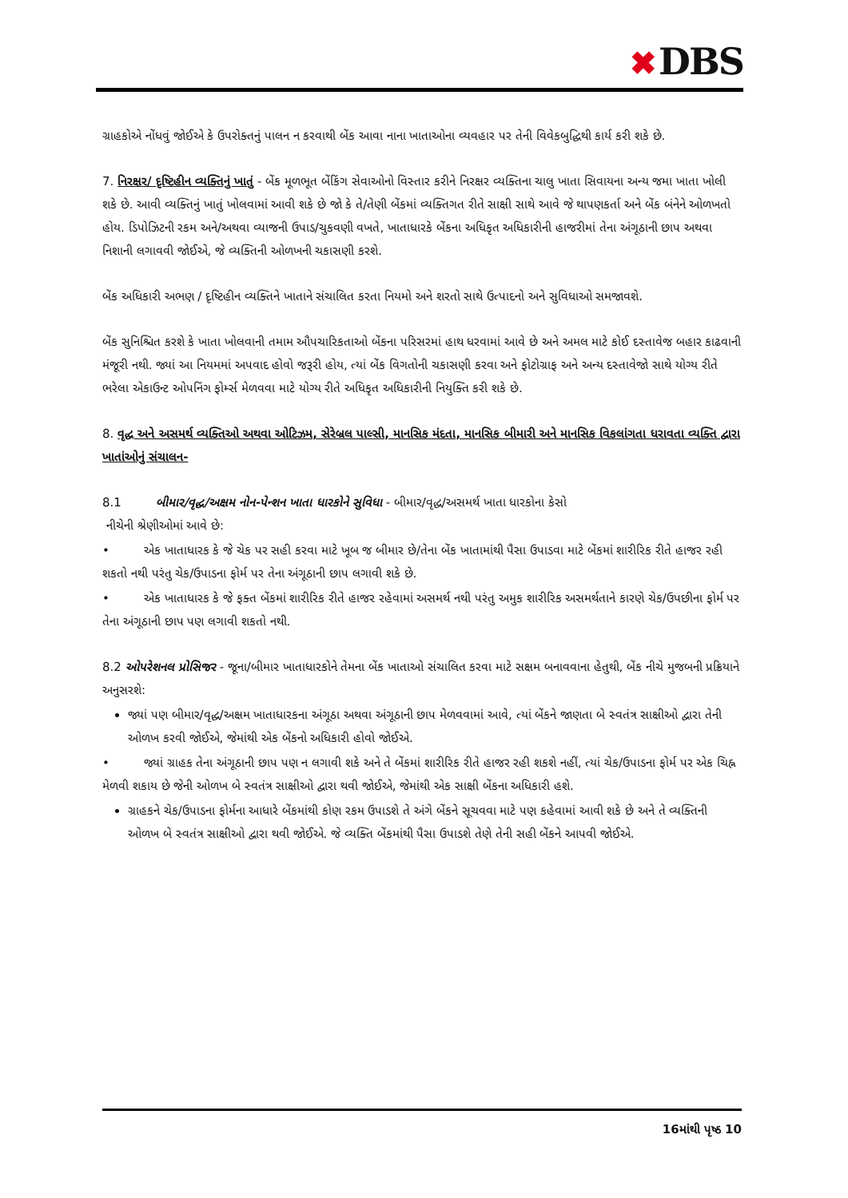✖ DBS
ગ્રાહકોએ નોંધવું જોઈએ કે ઉપરોક્તનું પાલન ન કરવાથી બેંક આવા નાના ખાતાઓના વ્યવહાર પર તેની વિવેકબુદ્ધિથી કાર્ય કરી શકે છે.
7. નિરક્ષર/ દૃષ્ટિહીન વ્યક્તિનું ખાતું - બેંક મૂળભૂત બેંકિંગ સેવાઓનો વિસ્તાર કરીને નિરક્ષર વ્યક્તિના ચાલુ ખાતા સિવાયના અન્ય જમા ખાતા ખોલી શકે છે. આવી વ્યક્તિનું ખાતું ખોલવામાં આવી શકે છે જો કે તે/તેણી બેંકમાં વ્યક્તિગત રીતે સાક્ષી સાથે આવે જે થાપણકર્તા અને બેંક બંનેને ઓળખતો હોય. ડિપોઝિટની રકમ અને/અથવા વ્યાજની ઉપાડ/ચુકવણી વખતે, ખાતાધારકે બેંકના અધિકૃત અધિકારીની હાજરીમાં તેના અંગૂઠાની છાપ અથવા નિશાની લગાવવી જોઈએ, જે વ્યક્તિની ઓળખની ચકાસણી કરશે.
બેંક અધિકારી અભણ / દૃષ્ટિહીન વ્યક્તિને ખાતાને સંચાલિત કરતા નિયમો અને શરતો સાથે ઉત્પાદનો અને સુવિધાઓ સમજાવશે.
બેંક સુનિશ્ચિત કરશે કે ખાતા ખોલવાની તમામ ઔપચારિકતાઓ બેંકના પરિસરમાં હાથ ધરવામાં આવે છે અને અમલ માટે કોઈ દસ્તાવેજ બહાર કાઢવાની મંજૂરી નથી. જ્યાં આ નિયમમાં અપવાદ હોવો જરૂરી હોય, ત્યાં બેંક વિગતોની ચકાસણી કરવા અને ફોટોગ્રાફ અને અન્ય દસ્તાવેજો સાથે યોગ્ય રીતે ભરેલા એકાઉન્ટ ઓપનિંગ ફોર્મ્સ મેળવવા માટે યોગ્ય રીતે અધિકૃત અધિકારીની નિયુક્તિ કરી શકે છે.
8. વૃદ્ધ અને અસમર્થ વ્યક્તિઓ અથવા ઓટિઝમ, સેરેબ્રલ પાલ્સી, માનસિક મંદતા, માનસિક બીમારી અને માનસિક વિકલાંગતા ધરાવતા વ્યક્તિ દ્વારા ખાતાંઓનું સંચાલન-
8.1 બીમાર/વૃદ્ધ/અક્ષમ નોન-પેન્શન ખાતા ધારકોને સુવિધા - બીમાર/વૃદ્ધ/અસમર્થ ખાતા ધારકોના કેસો
નીચેની શ્રેણીઓમાં આવે છે:
• એક ખાતાધારક કે જે ચેક પર સહી કરવા માટે ખૂબ જ બીમાર છે/તેના બેંક ખાતામાંથી પૈસા ઉપાડવા માટે બેંકમાં શારીરિક રીતે હાજર રહી શકતો નથી પરંતુ ચેક/ઉપાડના ફોર્મ પર તેના અંગૂઠાની છાપ લગાવી શકે છે.
• એક ખાતાધારક કે જે ફક્ત બેંકમાં શારીરિક રીતે હાજર રહેવામાં અસમર્થ નથી પરંતુ અમુક શારીરિક અસમર્થતાને કારણે ચેક/ઉપછીના ફોર્મ પર તેના અંગૂઠાની છાપ પણ લગાવી શકતો નથી.
8.2 ઓપરેશનલ પ્રોસિજર - જૂના/બીમાર ખાતાધારકોને તેમના બેંક ખાતાઓ સંચાલિત કરવા માટે સક્ષમ બનાવવાના હેતુથી, બેંક નીચે મુજબની પ્રક્રિયાને અનુસરશે:
જ્યાં પણ બીમાર/વૃદ્ધ/અક્ષમ ખાતાધારકના અંગૂઠા અથવા અંગૂઠાની છાપ મેળવવામાં આવે, ત્યાં બેંકને જાણતા બે સ્વતંત્ર સાક્ષીઓ દ્વારા તેની ઓળખ કરવી જોઈએ, જેમાંથી એક બેંકનો અધિકારી હોવો જોઈએ.
• જ્યાં ગ્રાહક તેના અંગૂઠાની છાપ પણ ન લગાવી શકે અને તે બેંકમાં શારીરિક રીતે હાજર રહી શકશે નહીં, ત્યાં ચેક/ઉપાડના ફોર્મ પર એક ચિહ્ન મેળવી શકાય છે જેની ઓળખ બે સ્વતંત્ર સાક્ષીઓ દ્વારા થવી જોઈએ, જેમાંથી એક સાક્ષી બેંકના અધિકારી હશે.
ગ્રાહકને ચેક/ઉપાડના ફોર્મના આધારે બેંકમાંથી કોણ રકમ ઉપાડશે તે અંગે બેંકને સૂચવવા માટે પણ કહેવામાં આવી શકે છે અને તે વ્યક્તિની ઓળખ બે સ્વતંત્ર સાક્ષીઓ દ્વારા થવી જોઈએ. જે વ્યક્તિ બેંકમાંથી પૈસા ઉપાડશે તેણે તેની સહી બેંકને આપવી જોઈએ.
16માંથી પૃષ્ઠ 10